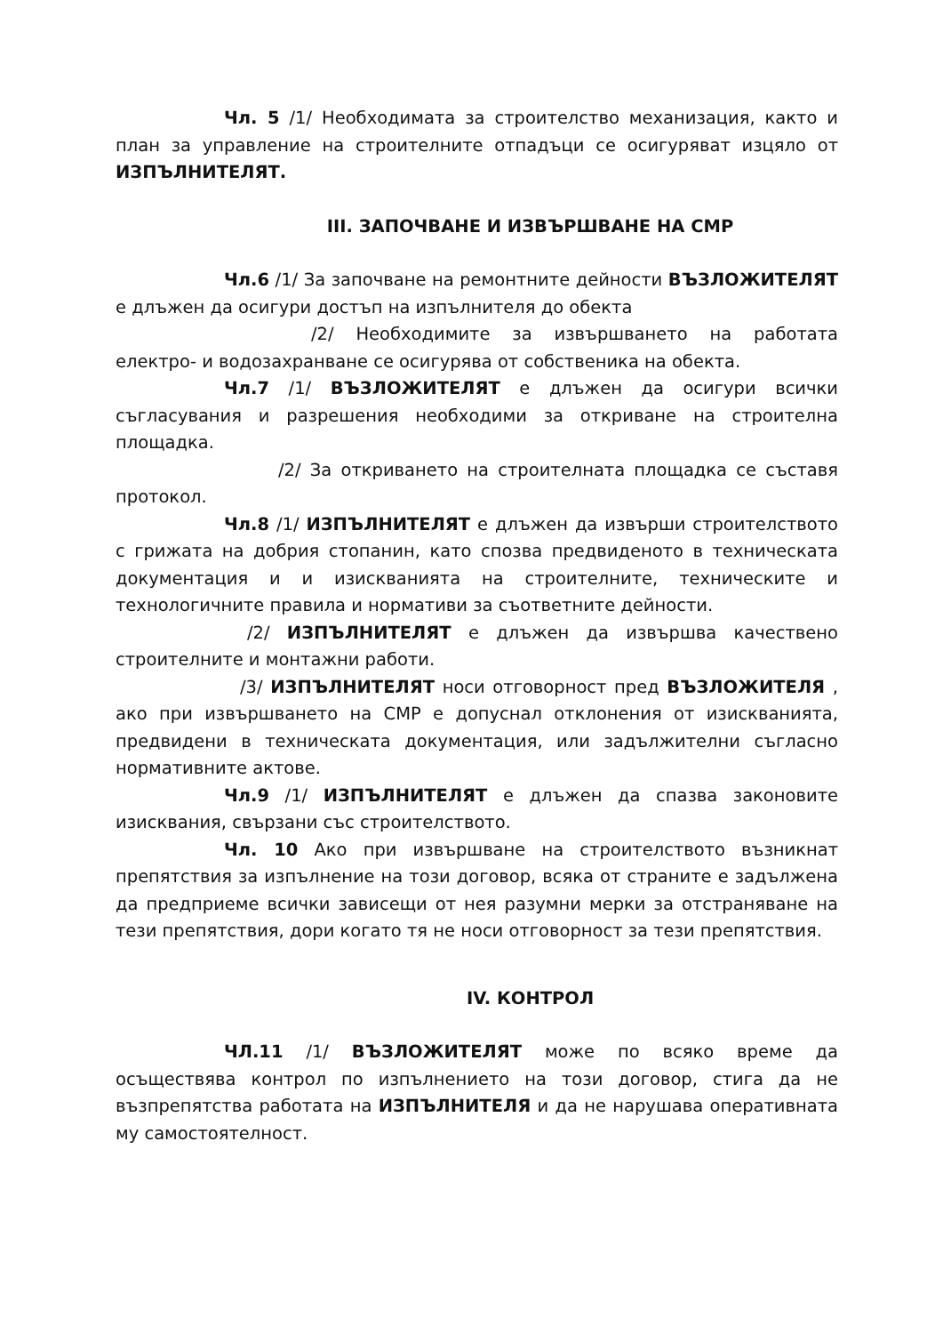Чл. 5 /1/ Необходимата за строителство механизация, както и план за управление на строителните отпадъци се осигуряват изцяло от ИЗПЪЛНИТЕЛЯТ.
III. ЗАПОЧВАНЕ И ИЗВЪРШВАНЕ НА СМР
Чл.6 /1/ За започване на ремонтните дейности ВЪЗЛОЖИТЕЛЯТ е длъжен да осигури достъп на изпълнителя до обекта
/2/ Необходимите за извършването на работата електро- и водозахранване се осигурява от собственика на обекта.
Чл.7 /1/ ВЪЗЛОЖИТЕЛЯТ е длъжен да осигури всички съгласувания и разрешения необходими за откриване на строителна площадка.
/2/ За откриването на строителната площадка се съставя протокол.
Чл.8 /1/ ИЗПЪЛНИТЕЛЯТ е длъжен да извърши строителството с грижата на добрия стопанин, като спозва предвиденото в техническата документация и и изискванията на строителните, техническите и технологичните правила и нормативи за съответните дейности.
/2/ ИЗПЪЛНИТЕЛЯТ е длъжен да извършва качествено строителните и монтажни работи.
/3/ ИЗПЪЛНИТЕЛЯТ носи отговорност пред ВЪЗЛОЖИТЕЛЯ , ако при извършването на СМР е допуснал отклонения от изискванията, предвидени в техническата документация, или задължителни съгласно нормативните актове.
Чл.9 /1/ ИЗПЪЛНИТЕЛЯТ е длъжен да спазва законовите изисквания, свързани със строителството.
Чл. 10 Ако при извършване на строителството възникнат препятствия за изпълнение на този договор, всяка от страните е задължена да предприеме всички зависещи от нея разумни мерки за отстраняване на тези препятствия, дори когато тя не носи отговорност за тези препятствия.
IV. КОНТРОЛ
ЧЛ.11 /1/ ВЪЗЛОЖИТЕЛЯТ може по всяко време да осъществява контрол по изпълнението на този договор, стига да не възпрепятства работата на ИЗПЪЛНИТЕЛЯ и да не нарушава оперативната му самостоятелност.